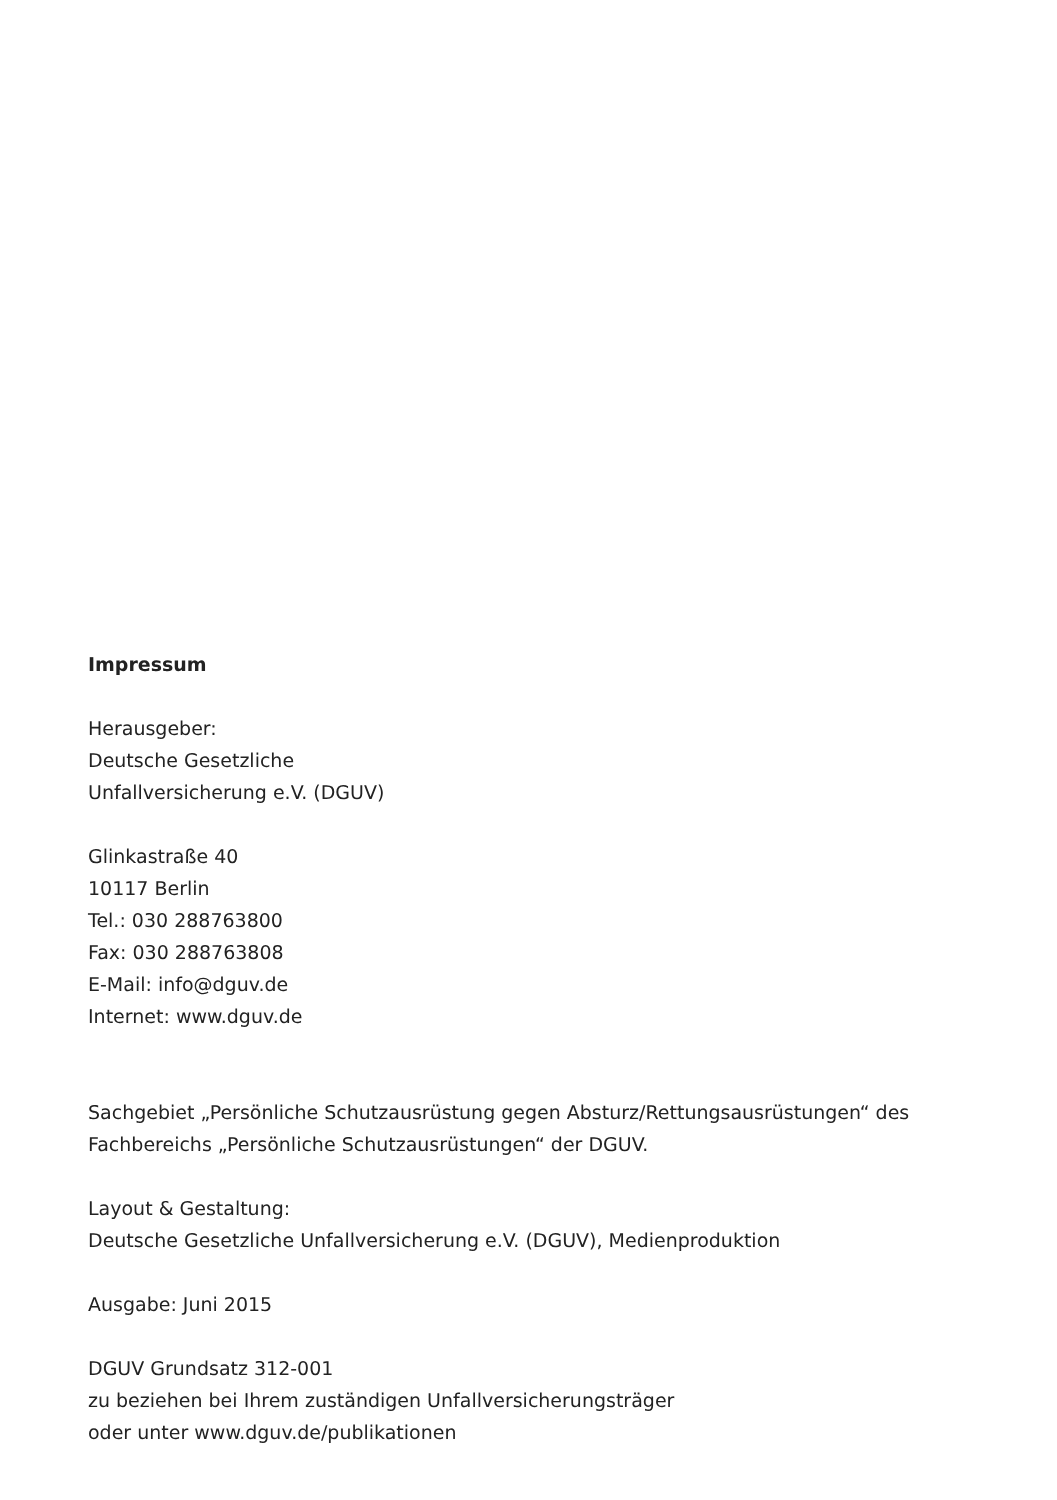Impressum
Herausgeber:
Deutsche Gesetzliche
Unfallversicherung e.V. (DGUV)
Glinkastraße 40
10117 Berlin
Tel.: 030 288763800
Fax: 030 288763808
E-Mail: info@dguv.de
Internet: www.dguv.de
Sachgebiet „Persönliche Schutzausrüstung gegen Absturz/Rettungsausrüstungen“ des Fachbereichs „Persönliche Schutzausrüstungen“ der DGUV.
Layout & Gestaltung:
Deutsche Gesetzliche Unfallversicherung e.V. (DGUV), Medienproduktion
Ausgabe: Juni 2015
DGUV Grundsatz 312-001
zu beziehen bei Ihrem zuständigen Unfallversicherungsträger
oder unter www.dguv.de/publikationen